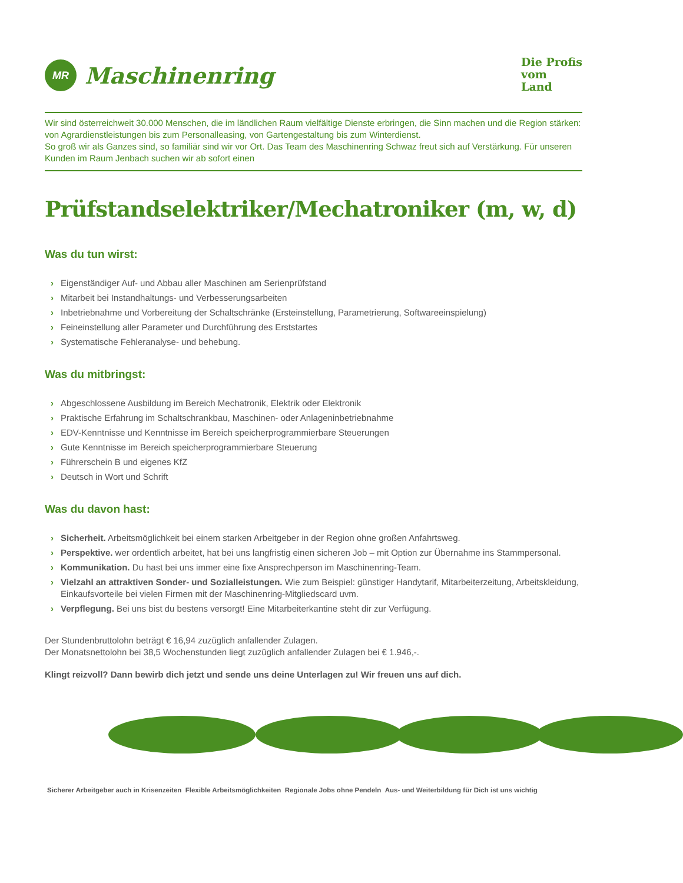MR
Maschinenring
Die Profis
vom
Land
Wir sind österreichweit 30.000 Menschen, die im ländlichen Raum vielfältige Dienste erbringen, die Sinn machen und die Region stärken: von Agrardienstleistungen bis zum Personalleasing, von Gartengestaltung bis zum Winterdienst.
So groß wir als Ganzes sind, so familiär sind wir vor Ort. Das Team des Maschinenring Schwaz freut sich auf Verstärkung. Für unseren Kunden im Raum Jenbach suchen wir ab sofort einen
Prüfstandselektriker/Mechatroniker (m, w, d)
Was du tun wirst:
› Eigenständiger Auf- und Abbau aller Maschinen am Serienprüfstand
› Mitarbeit bei Instandhaltungs- und Verbesserungsarbeiten
› Inbetriebnahme und Vorbereitung der Schaltschränke (Ersteinstellung, Parametrierung, Softwareeinspielung)
› Feineinstellung aller Parameter und Durchführung des Erststartes
› Systematische Fehleranalyse- und behebung.
Was du mitbringst:
› Abgeschlossene Ausbildung im Bereich Mechatronik, Elektrik oder Elektronik
› Praktische Erfahrung im Schaltschrankbau, Maschinen- oder Anlageninbetriebnahme
› EDV-Kenntnisse und Kenntnisse im Bereich speicherprogrammierbare Steuerungen
› Gute Kenntnisse im Bereich speicherprogrammierbare Steuerung
› Führerschein B und eigenes KfZ
› Deutsch in Wort und Schrift
Was du davon hast:
› Sicherheit. Arbeitsmöglichkeit bei einem starken Arbeitgeber in der Region ohne großen Anfahrtsweg.
› Perspektive. wer ordentlich arbeitet, hat bei uns langfristig einen sicheren Job – mit Option zur Übernahme ins Stammpersonal.
› Kommunikation. Du hast bei uns immer eine fixe Ansprechperson im Maschinenring-Team.
› Vielzahl an attraktiven Sonder- und Sozialleistungen. Wie zum Beispiel: günstiger Handytarif, Mitarbeiterzeitung, Arbeitskleidung, Einkaufsvorteile bei vielen Firmen mit der Maschinenring-Mitgliedscard uvm.
› Verpflegung. Bei uns bist du bestens versorgt! Eine Mitarbeiterkantine steht dir zur Verfügung.
Der Stundenbruttolohn beträgt € 16,94 zuzüglich anfallender Zulagen.
Der Monatsnettolohn bei 38,5 Wochenstunden liegt zuzüglich anfallender Zulagen bei € 1.946,-.
Klingt reizvoll? Dann bewirb dich jetzt und sende uns deine Unterlagen zu! Wir freuen uns auf dich.
Sicherer Arbeitgeber auch in Krisenzeiten Flexible Arbeitsmöglichkeiten Regionale Jobs ohne Pendeln Aus- und Weiterbildung für Dich ist uns wichtig